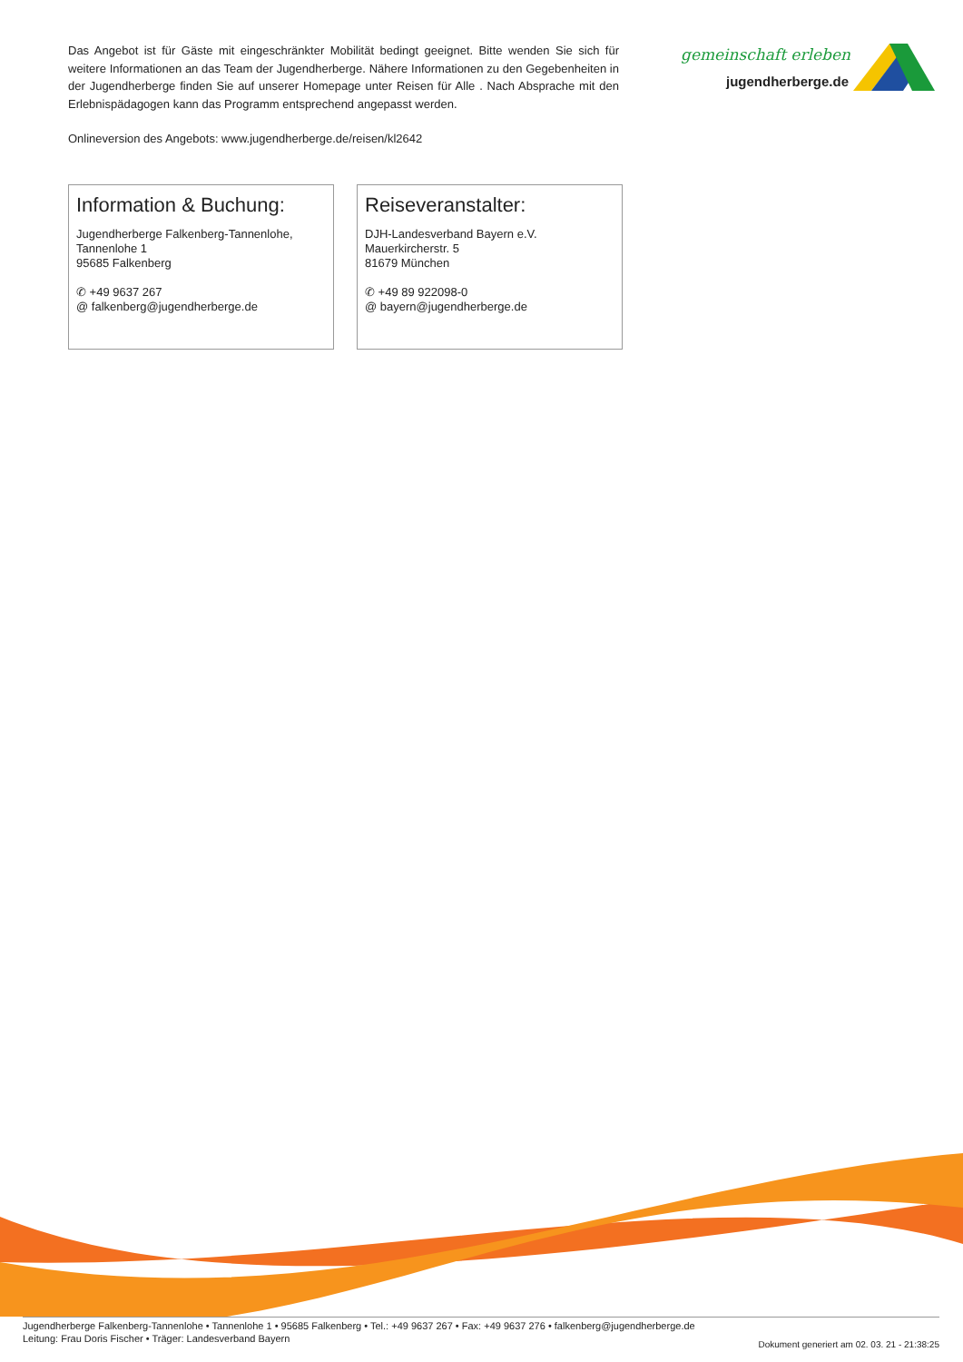Das Angebot ist für Gäste mit eingeschränkter Mobilität bedingt geeignet. Bitte wenden Sie sich für weitere Informationen an das Team der Jugendherberge. Nähere Informationen zu den Gegebenheiten in der Jugendherberge finden Sie auf unserer Homepage unter Reisen für Alle . Nach Absprache mit den Erlebnispädagogen kann das Programm entsprechend angepasst werden.
Onlineversion des Angebots: www.jugendherberge.de/reisen/kl2642
gemeinschaft erleben
jugendherberge.de
Information & Buchung:
Jugendherberge Falkenberg-Tannenlohe,
Tannenlohe 1
95685 Falkenberg
✆ +49 9637 267
@ falkenberg@jugendherberge.de
Reiseveranstalter:
DJH-Landesverband Bayern e.V.
Mauerkircherstr. 5
81679 München
✆ +49 89 922098-0
@ bayern@jugendherberge.de
Jugendherberge Falkenberg-Tannenlohe • Tannenlohe 1 • 95685 Falkenberg • Tel.: +49 9637 267 • Fax: +49 9637 276 • falkenberg@jugendherberge.de
Leitung: Frau Doris Fischer • Träger: Landesverband Bayern
Dokument generiert am 02. 03. 21 - 21:38:25